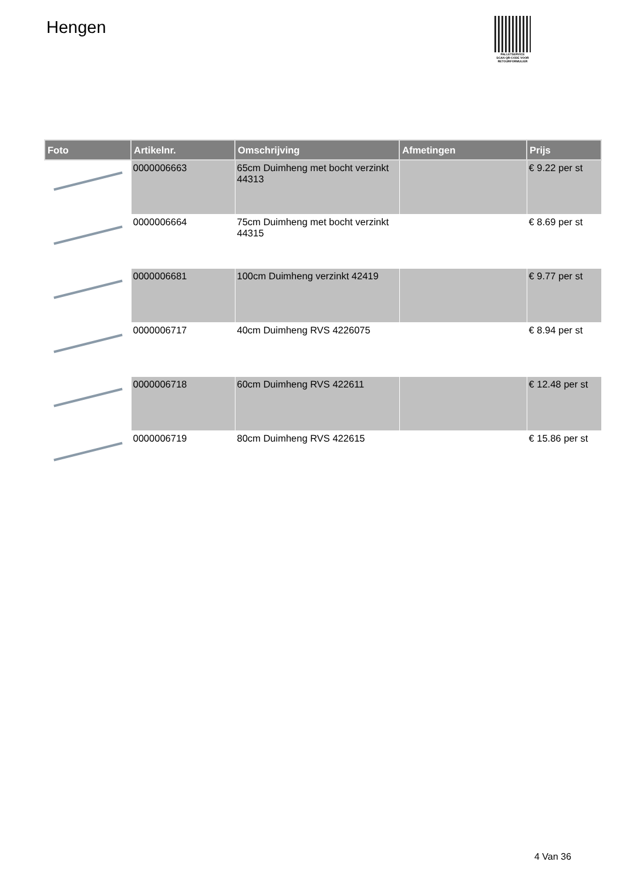Hengen
PALLETSERVICE
SCAN QR-CODE VOOR RETOURFORMULIER
| Foto | Artikelnr. | Omschrijving | Afmetingen | Prijs |
| --- | --- | --- | --- | --- |
| | 0000006663 | 65cm Duimheng met bocht verzinkt 44313 | | € 9.22 per st |
| | 0000006664 | 75cm Duimheng met bocht verzinkt 44315 | | € 8.69 per st |
| | 0000006681 | 100cm Duimheng verzinkt 42419 | | € 9.77 per st |
| | 0000006717 | 40cm Duimheng RVS 4226075 | | € 8.94 per st |
| | 0000006718 | 60cm Duimheng RVS 422611 | | € 12.48 per st |
| | 0000006719 | 80cm Duimheng RVS 422615 | | € 15.86 per st |
4 Van 36